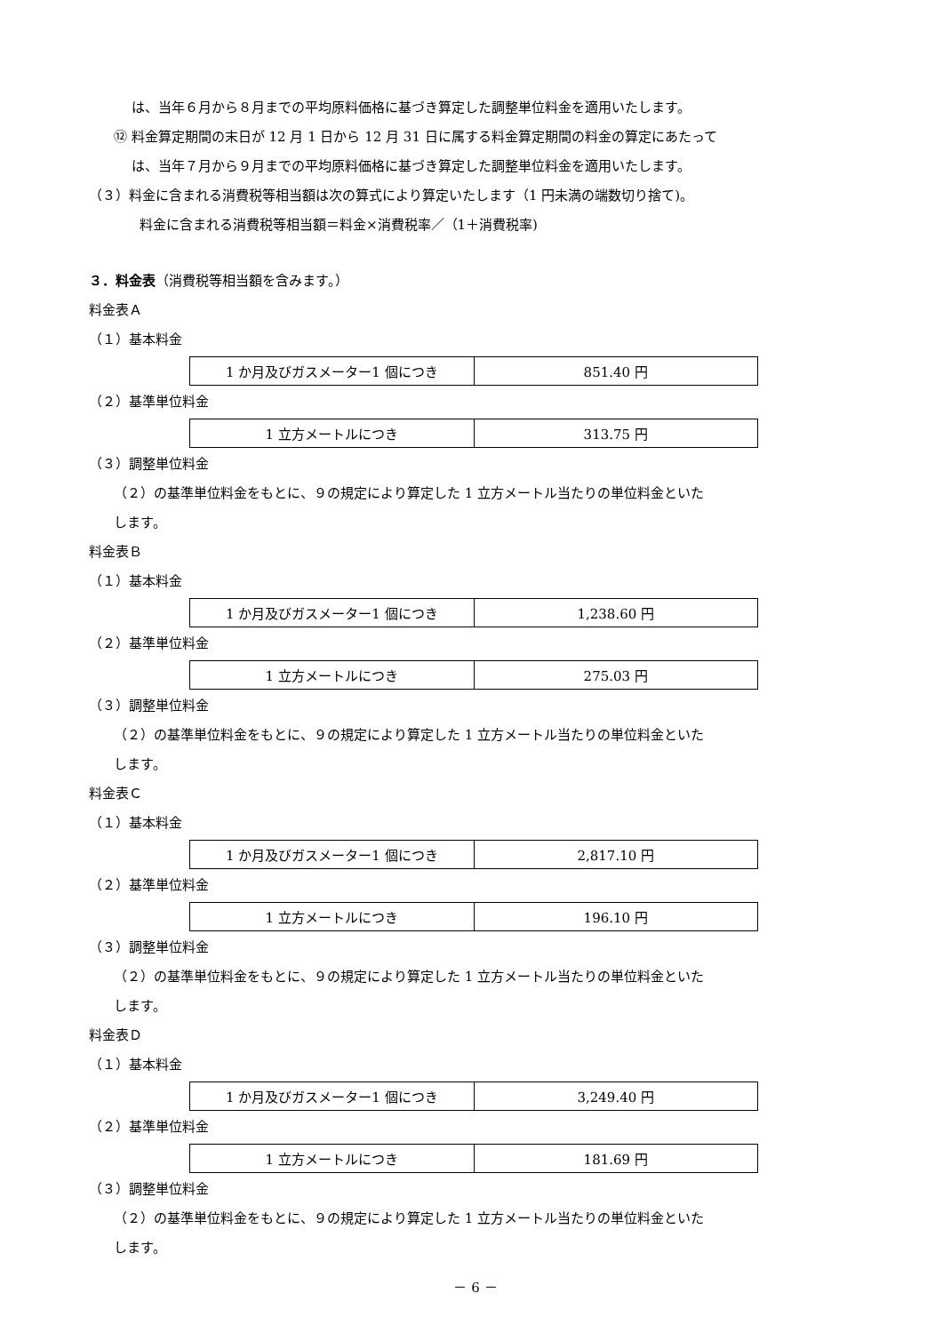は、当年６月から８月までの平均原料価格に基づき算定した調整単位料金を適用いたします。
⑫ 料金算定期間の末日が 12 月 1 日から 12 月 31 日に属する料金算定期間の料金の算定にあたって
は、当年７月から９月までの平均原料価格に基づき算定した調整単位料金を適用いたします。
（３）料金に含まれる消費税等相当額は次の算式により算定いたします（1 円未満の端数切り捨て)。
料金に含まれる消費税等相当額＝料金×消費税率／（1＋消費税率)
３．料金表（消費税等相当額を含みます。）
料金表Ａ
（１）基本料金
| 1 か月及びガスメーター1 個につき | 851.40 円 |
（２）基準単位料金
| 1 立方メートルにつき | 313.75 円 |
（３）調整単位料金
（２）の基準単位料金をもとに、９の規定により算定した 1 立方メートル当たりの単位料金といた
します。
料金表Ｂ
（１）基本料金
| 1 か月及びガスメーター1 個につき | 1,238.60 円 |
（２）基準単位料金
| 1 立方メートルにつき | 275.03 円 |
（３）調整単位料金
（２）の基準単位料金をもとに、９の規定により算定した 1 立方メートル当たりの単位料金といた
します。
料金表Ｃ
（１）基本料金
| 1 か月及びガスメーター1 個につき | 2,817.10 円 |
（２）基準単位料金
| 1 立方メートルにつき | 196.10 円 |
（３）調整単位料金
（２）の基準単位料金をもとに、９の規定により算定した 1 立方メートル当たりの単位料金といた
します。
料金表Ｄ
（１）基本料金
| 1 か月及びガスメーター1 個につき | 3,249.40 円 |
（２）基準単位料金
| 1 立方メートルにつき | 181.69 円 |
（３）調整単位料金
（２）の基準単位料金をもとに、９の規定により算定した 1 立方メートル当たりの単位料金といた
します。
－ 6 －